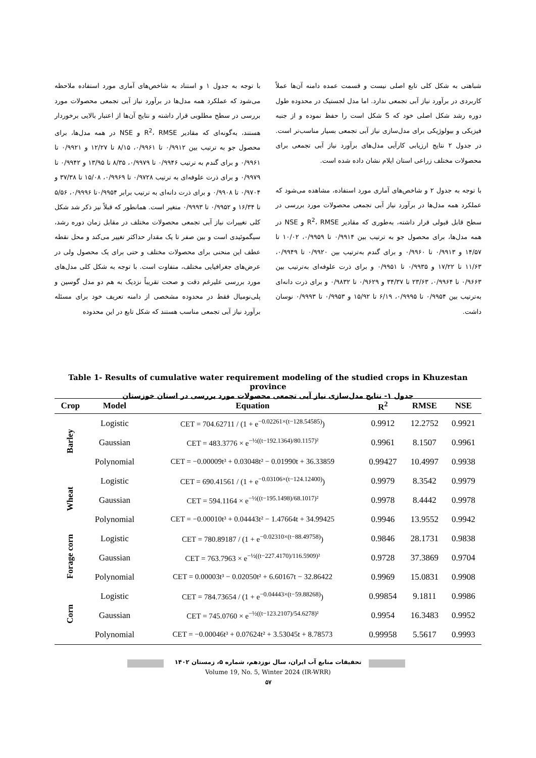با توجه به جدول ۱ و استناد به شاخص‌های آماری مورد استفاده ملاحظه می‌شود که عملکرد همه مدل‌ها در برآورد نیاز آبی تجمعی محصولات مورد بررسی در سطح مطلوبی قرار داشته و نتایج آن‌ها از اعتبار بالایی برخوردار هستند، به‌گونه‌ای که مقادیر R<sup>2</sup>، RMSE و NSE در همه مدل‌ها، برای محصول جو به ترتیب بین ۰/۹۹۱۲ تا ۰/۹۹۶۱، ۸/۱۵ تا ۱۲/۲۷ و ۰/۹۹۲۱ تا ۰/۹۹۶۱ و برای گندم به ترتیب ۰/۹۹۴۶ تا ۰/۹۹۷۹، ۸/۳۵ تا ۱۳/۹۵ و ۰/۹۹۴۲ تا ۰/۹۹۷۹ و برای ذرت علوفه‌ای به ترتیب ۰/۹۷۲۸ تا ۰/۹۹۶۹، ۱۵/۰۸ تا ۳۷/۳۸ و ۰/۹۷۰۴ تا ۰/۹۹۰۸ و برای ذرت دانه‌ای به ترتیب برابر ۰/۹۹۵۴تا ۰/۹۹۹۶، ۵/۵۶ تا ۱۶/۳۴ و ۰/۹۹۵۲ تا ۰/۹۹۹۳ متغیر است. همانطور که قبلاً نیز ذکر شد شکل کلی تغییرات نیاز آبی تجمعی محصولات مختلف در مقابل زمان دوره رشد، سیگموئیدی است و بین صفر تا یک مقدار حداکثر تغییر می‌کند و محل نقطه عطف این منحنی برای محصولات مختلف و حتی برای یک محصول ولی در عرض‌های جغرافیایی مختلف، متفاوت است. با توجه به شکل کلی مدل‌های مورد بررسی علیرغم دقت و صحت تقریباً نزدیک به هم دو مدل گوسین و پلی‌نومیال فقط در محدوده مشخصی از دامنه تعریف خود برای مسئله برآورد نیاز آبی تجمعی مناسب هستند که شکل تابع در این محدوده
شباهتی به شکل کلی تابع اصلی نیست و قسمت عمده دامنه آن‌ها عملاً کاربردی در برآورد نیاز آبی تجمعی ندارد. اما مدل لجستیک در محدوده طول دوره رشد شکل اصلی خود که S شکل است را حفظ نموده و از جنبه فیزیکی و بیولوژیکی برای مدل‌سازی نیاز آبی تجمعی بسیار مناسب‌تر است. در جدول ۲ نتایج ارزیابی کارآیی مدل‌های برآورد نیاز آبی تجمعی برای محصولات مختلف زراعی استان ایلام نشان داده شده است.
با توجه به جدول ۲ و شاخص‌های آماری مورد استفاده، مشاهده می‌شود که عملکرد همه مدل‌ها در برآورد نیاز آبی تجمعی محصولات مورد بررسی در سطح قابل قبولی قرار داشته، به‌طوری که مقادیر R<sup>2</sup>، RMSE و NSE در همه مدل‌ها، برای محصول جو به ترتیب بین ۰/۹۹۱۴ تا ۰/۹۹۵۹، ۱۰/۰۲ تا ۱۴/۵۷ و ۰/۹۹۱۳ تا ۰/۹۹۶۰ و برای گندم به‌ترتیب بین ۰/۹۹۲۰ تا ۰/۹۹۴۹، ۱۱/۶۳ تا ۱۷/۲۲ و ۰/۹۹۳۵ تا ۰/۹۹۵۱ و برای ذرت علوفه‌ای به‌ترتیب بین ۰/۹۶۶۳ تا ۰/۹۹۶۴، ۲۳/۶۳ تا ۳۴/۳۷ و ۰/۹۶۲۹ تا ۰/۹۸۳۲ و برای ذرت دانه‌ای به‌ترتیب بین ۰/۹۹۵۴ تا ۰/۹۹۹۵، ۶/۱۹ تا ۱۵/۹۲ و ۰/۹۹۵۳ تا ۰/۹۹۹۳ نوسان داشت.
Table 1- Results of cumulative water requirement modeling of the studied crops in Khuzestan province
جدول ۱- نتایج مدل‌سازی نیاز آبی تجمعی محصولات مورد بررسی در استان خوزستان
| Crop | Model | Equation | R<sup>2</sup> | RMSE | NSE |
| --- | --- | --- | --- | --- | --- |
| Barley | Logistic | CET = 704.62711 / (1 + e<sup>−0.02261×(t−128.54585)</sup>) | 0.9912 | 12.2752 | 0.9921 |
| | Gaussian | CET = 483.3776 × e<sup>−½((t−192.1364)/80.1157)²</sup> | 0.9961 | 8.1507 | 0.9961 |
| | Polynomial | CET = −0.00009t³ + 0.03048t² − 0.01990t + 36.33859 | 0.99427 | 10.4997 | 0.9938 |
| Wheat | Logistic | CET = 690.41561 / (1 + e<sup>−0.03106×(t−124.12400)</sup>) | 0.9979 | 8.3542 | 0.9979 |
| | Gaussian | CET = 594.1164 × e<sup>−½((t−195.1498)/68.1017)²</sup> | 0.9978 | 8.4442 | 0.9978 |
| | Polynomial | CET = −0.00010t³ + 0.04443t² − 1.47664t + 34.99425 | 0.9946 | 13.9552 | 0.9942 |
| Forage corn | Logistic | CET = 780.89187 / (1 + e<sup>−0.02310×(t−88.49758)</sup>) | 0.9846 | 28.1731 | 0.9838 |
| | Gaussian | CET = 763.7963 × e<sup>−½((t−227.4170)/116.5909)²</sup> | 0.9728 | 37.3869 | 0.9704 |
| | Polynomial | CET = 0.00003t³ − 0.02050t² + 6.60167t − 32.86422 | 0.9969 | 15.0831 | 0.9908 |
| Corn | Logistic | CET = 784.73654 / (1 + e<sup>−0.04443×(t−59.88268)</sup>) | 0.99854 | 9.1811 | 0.9986 |
| | Gaussian | CET = 745.0760 × e<sup>−½((t−123.2107)/54.6278)²</sup> | 0.9954 | 16.3483 | 0.9952 |
| | Polynomial | CET = −0.00046t³ + 0.07624t² + 3.53045t + 8.78573 | 0.99958 | 5.5617 | 0.9993 |
تحقیقات منابع آب ایران، سال نوزدهم، شماره ۵، زمستان ۱۴۰۲
Volume 19, No. 5, Winter 2024 (IR-WRR)
۵۷